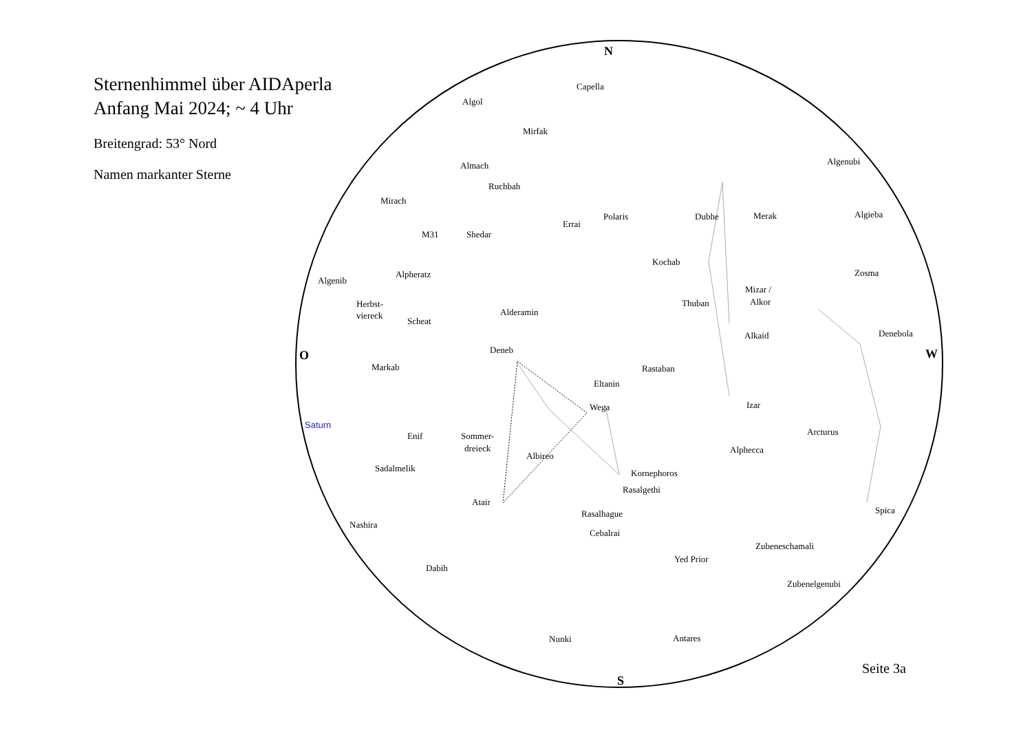Sternenhimmel über AIDAperla
Anfang Mai 2024; ~ 4 Uhr
Breitengrad: 53° Nord
Namen markanter Sterne
N
S
O
W
Capella
Algol
Mirfak
Almach
Ruchbah
Mirach
M31
Shedar
Errai
Polaris
Dubhe
Merak
Algenubi
Algieba
Kochab
Alpheratz
Algenib
Mizar /
Alkor
Zosma
Herbst-
viereck
Thuban
Alderamin
Scheat
Alkaid
Denebola
Deneb
Markab
Rastaban
Eltanin
Wega
Izar
Saturn
Enif
Sommer-
dreieck
Arcturus
Albireo
Alphecca
Sadalmelik
Kornephoros
Rasalgethi
Atair
Rasalhague
Spica
Nashira
Cebalrai
Zubeneschamali
Yed Prior
Dabih
Zubenelgenubi
Nunki
Antares
Seite 3a